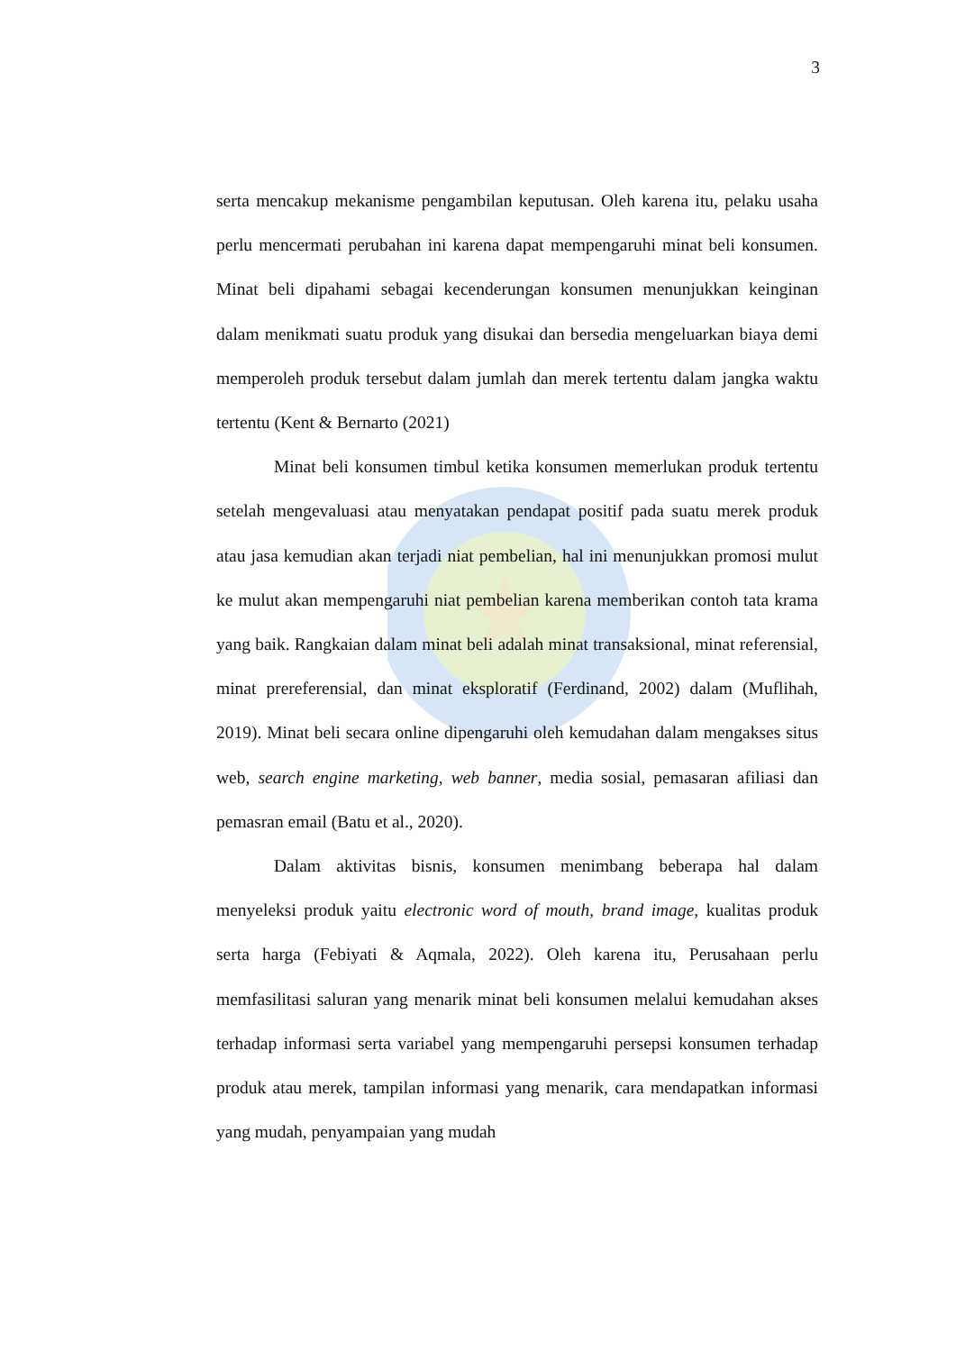3
serta mencakup mekanisme pengambilan keputusan. Oleh karena itu, pelaku usaha perlu mencermati perubahan ini karena dapat mempengaruhi minat beli konsumen. Minat beli dipahami sebagai kecenderungan konsumen menunjukkan keinginan dalam menikmati suatu produk yang disukai dan bersedia mengeluarkan biaya demi memperoleh produk tersebut dalam jumlah dan merek tertentu dalam jangka waktu tertentu (Kent & Bernarto (2021)
Minat beli konsumen timbul ketika konsumen memerlukan produk tertentu setelah mengevaluasi atau menyatakan pendapat positif pada suatu merek produk atau jasa kemudian akan terjadi niat pembelian, hal ini menunjukkan promosi mulut ke mulut akan mempengaruhi niat pembelian karena memberikan contoh tata krama yang baik. Rangkaian dalam minat beli adalah minat transaksional, minat referensial, minat prereferensial, dan minat eksploratif (Ferdinand, 2002) dalam (Muflihah, 2019). Minat beli secara online dipengaruhi oleh kemudahan dalam mengakses situs web, search engine marketing, web banner, media sosial, pemasaran afiliasi dan pemasran email (Batu et al., 2020).
Dalam aktivitas bisnis, konsumen menimbang beberapa hal dalam menyeleksi produk yaitu electronic word of mouth, brand image, kualitas produk serta harga (Febiyati & Aqmala, 2022). Oleh karena itu, Perusahaan perlu memfasilitasi saluran yang menarik minat beli konsumen melalui kemudahan akses terhadap informasi serta variabel yang mempengaruhi persepsi konsumen terhadap produk atau merek, tampilan informasi yang menarik, cara mendapatkan informasi yang mudah, penyampaian yang mudah